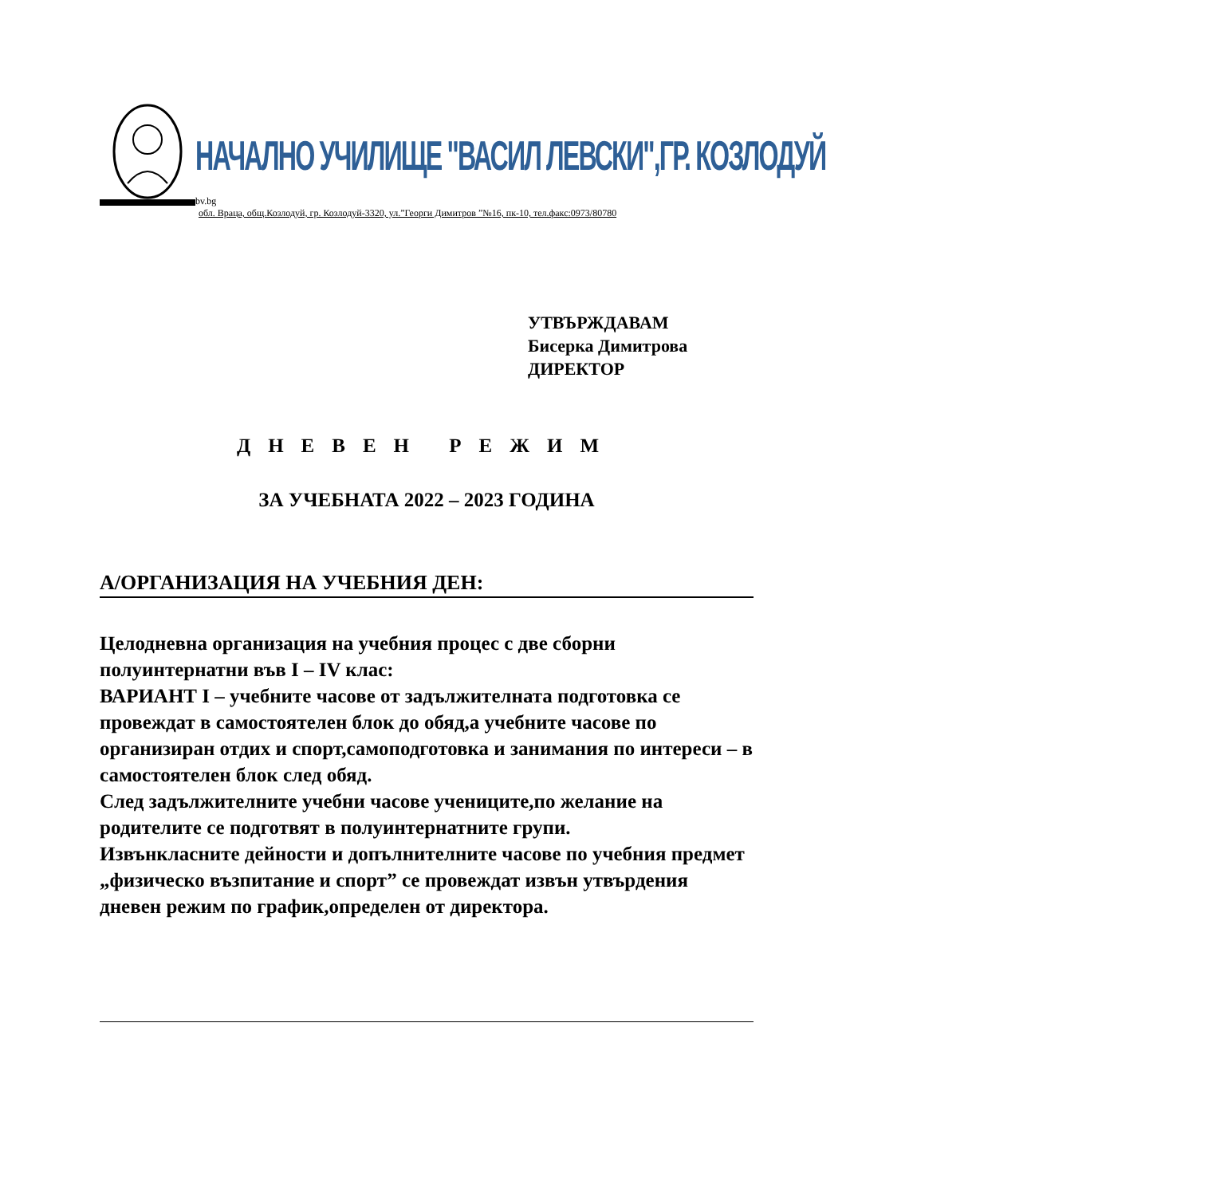НАЧАЛНО УЧИЛИЩЕ "ВАСИЛ ЛЕВСКИ",ГР. КОЗЛОДУЙ
bv.bg
обл. Враца, общ.Козлодуй, гр. Козлодуй-3320, ул.”Георги Димитров ”№16, пк-10, тел.факс:0973/80780
УТВЪРЖДАВАМ
Бисерка Димитрова
ДИРЕКТОР
ДНЕВЕН РЕЖИМ
ЗА УЧЕБНАТА 2022 – 2023 ГОДИНА
А/ОРГАНИЗАЦИЯ НА УЧЕБНИЯ ДЕН:
Целодневна организация на учебния процес с две сборни полуинтернатни във I – IV клас:
ВАРИАНТ I – учебните часове от задължителната подготовка се провеждат в самостоятелен блок до обяд,а учебните часове по организиран отдих и спорт,самоподготовка и занимания по интереси – в самостоятелен блок след обяд.
След задължителните учебни часове учениците,по желание на родителите се подготвят в полуинтернатните групи.
Извънкласните дейности и допълнителните часове по учебния предмет „физическо възпитание и спорт” се провеждат извън утвърдения дневен режим по график,определен от директора.